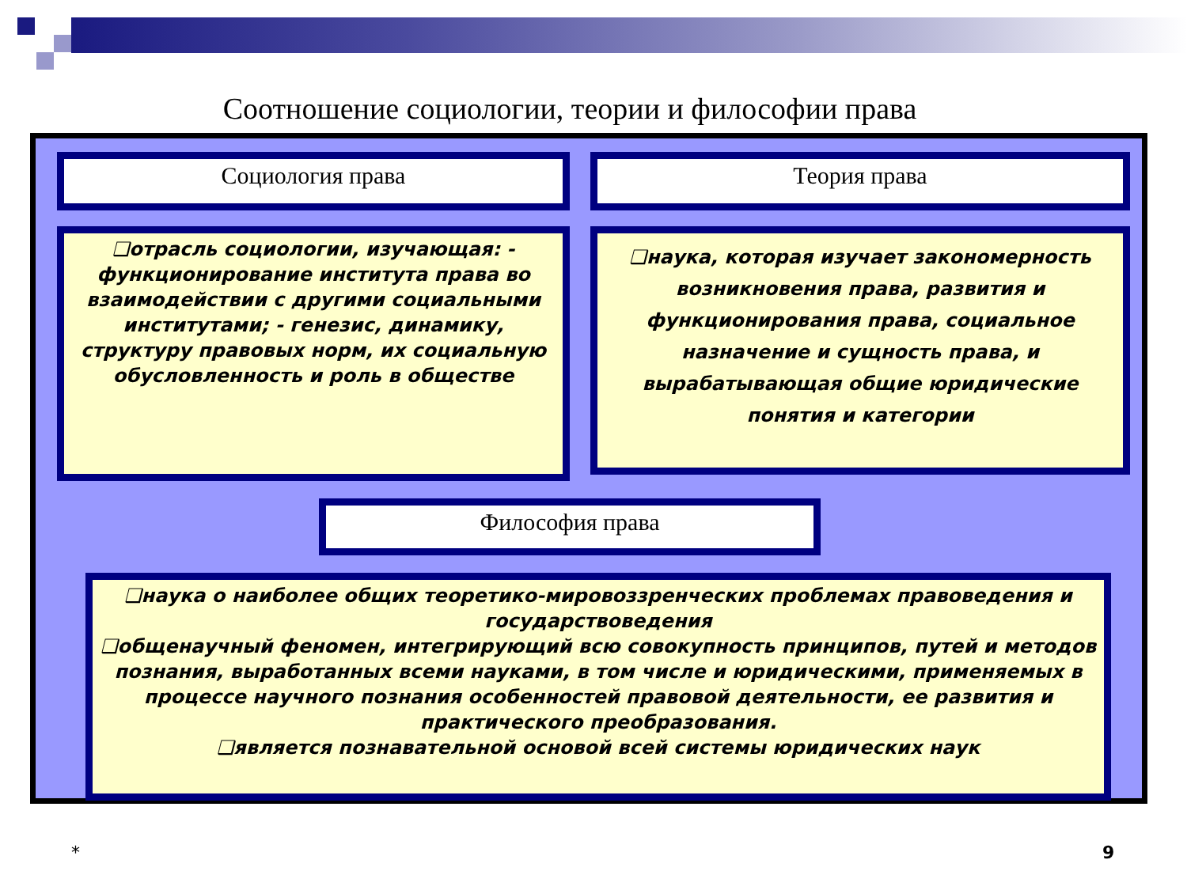Соотношение социологии, теории и философии права
Социология права Теория права
❑отрасль социологии, изучающая: - функционирование института права во взаимодействии с другими социальными институтами; - генезис, динамику, структуру правовых норм, их социальную обусловленность и роль в обществе
❑наука, которая изучает закономерность возникновения права, развития и функционирования права, социальное назначение и сущность права, и вырабатывающая общие юридические понятия и категории
Философия права
❑наука о наиболее общих теоретико-мировоззренческих проблемах правоведения и государствоведения
❑общенаучный феномен, интегрирующий всю совокупность принципов, путей и методов познания, выработанных всеми науками, в том числе и юридическими, применяемых в процессе научного познания особенностей правовой деятельности, ее развития и практического преобразования.
❑является познавательной основой всей системы юридических наук
* 9